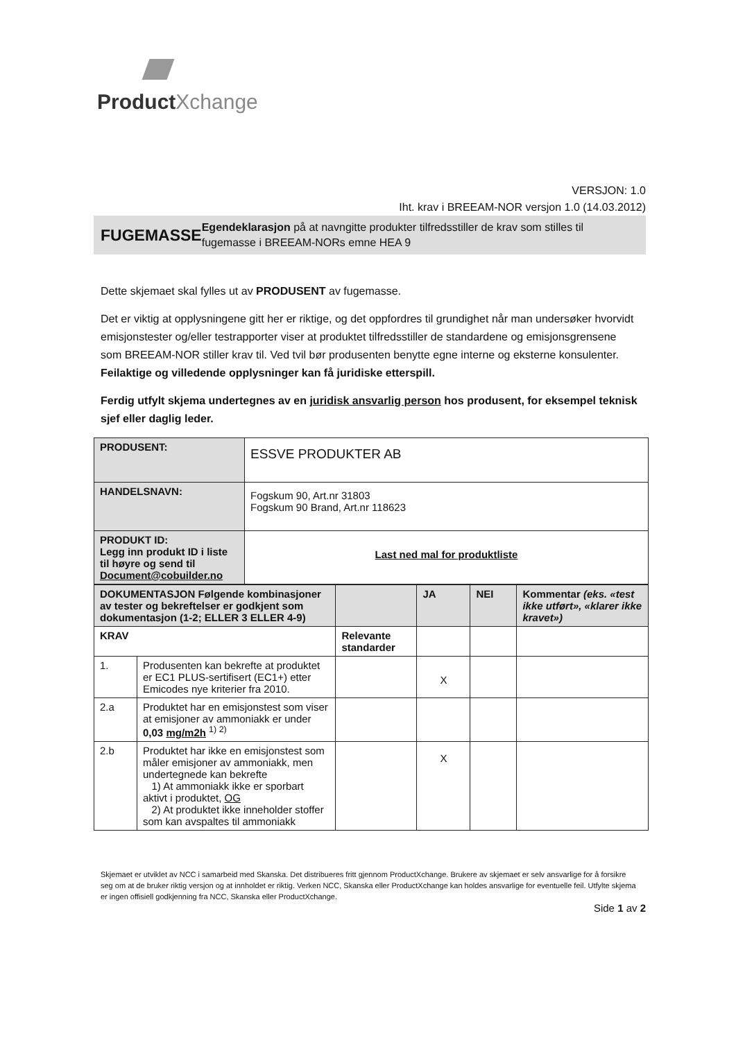Product Xchange
VERSJON: 1.0
Iht. krav i BREEAM-NOR versjon 1.0 (14.03.2012)
FUGEMASSE
Egendeklarasjon på at navngitte produkter tilfredsstiller de krav som stilles til fugemasse i BREEAM-NORs emne HEA 9
Dette skjemaet skal fylles ut av PRODUSENT av fugemasse.
Det er viktig at opplysningene gitt her er riktige, og det oppfordres til grundighet når man undersøker hvorvidt emisjonstester og/eller testrapporter viser at produktet tilfredsstiller de standardene og emisjonsgrensene som BREEAM-NOR stiller krav til. Ved tvil bør produsenten benytte egne interne og eksterne konsulenter. Feilaktige og villedende opplysninger kan få juridiske etterspill.
Ferdig utfylt skjema undertegnes av en juridisk ansvarlig person hos produsent, for eksempel teknisk sjef eller daglig leder.
| PRODUSENT: | ESSVE PRODUKTER AB |
| HANDELSNAVN: | Fogskum 90, Art.nr 31803 Fogskum 90 Brand, Art.nr 118623 |
| PRODUKT ID: Legg inn produkt ID i liste til høyre og send til Document@cobuilder.no | Last ned mal for produktliste |
| DOKUMENTASJON Følgende kombinasjoner av tester og bekreftelser er godkjent som dokumentasjon (1-2; ELLER 3 ELLER 4-9) | | | JA | NEI | Kommentar (eks. «test ikke utført», «klarer ikke kravet») |
| KRAV | | Relevante standarder | | | |
| 1. | Produsenten kan bekrefte at produktet er EC1 PLUS-sertifisert (EC1+) etter Emicodes nye kriterier fra 2010. | | X | | |
| 2.a | Produktet har en emisjonstest som viser at emisjoner av ammoniakk er under 0,03 mg/m2h <sup>1) 2)</sup> | | | | |
| 2.b | Produktet har ikke en emisjonstest som måler emisjoner av ammoniakk, men undertegnede kan bekrefte 1) At ammoniakk ikke er sporbart aktivt i produktet, OG 2) At produktet ikke inneholder stoffer som kan avspaltes til ammoniakk | | X | | |
Skjemaet er utviklet av NCC i samarbeid med Skanska. Det distribueres fritt gjennom ProductXchange. Brukere av skjemaet er selv ansvarlige for å forsikre seg om at de bruker riktig versjon og at innholdet er riktig. Verken NCC, Skanska eller ProductXchange kan holdes ansvarlige for eventuelle feil. Utfylte skjema er ingen offisiell godkjenning fra NCC, Skanska eller ProductXchange.
Side 1 av 2